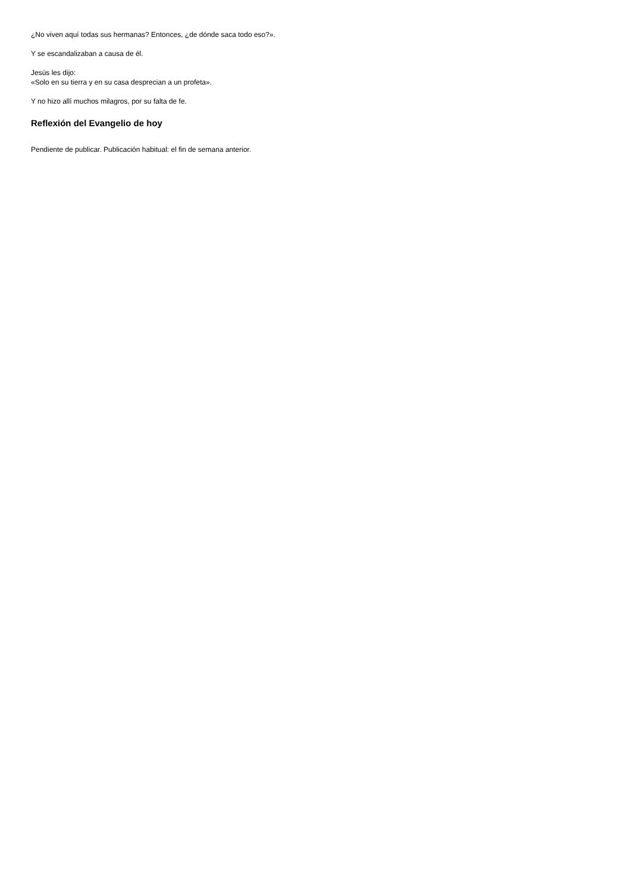¿No viven aquí todas sus hermanas? Entonces, ¿de dónde saca todo eso?».
Y se escandalizaban a causa de él.
Jesús les dijo:
«Solo en su tierra y en su casa desprecian a un profeta».
Y no hizo allí muchos milagros, por su falta de fe.
Reflexión del Evangelio de hoy
Pendiente de publicar. Publicación habitual: el fin de semana anterior.